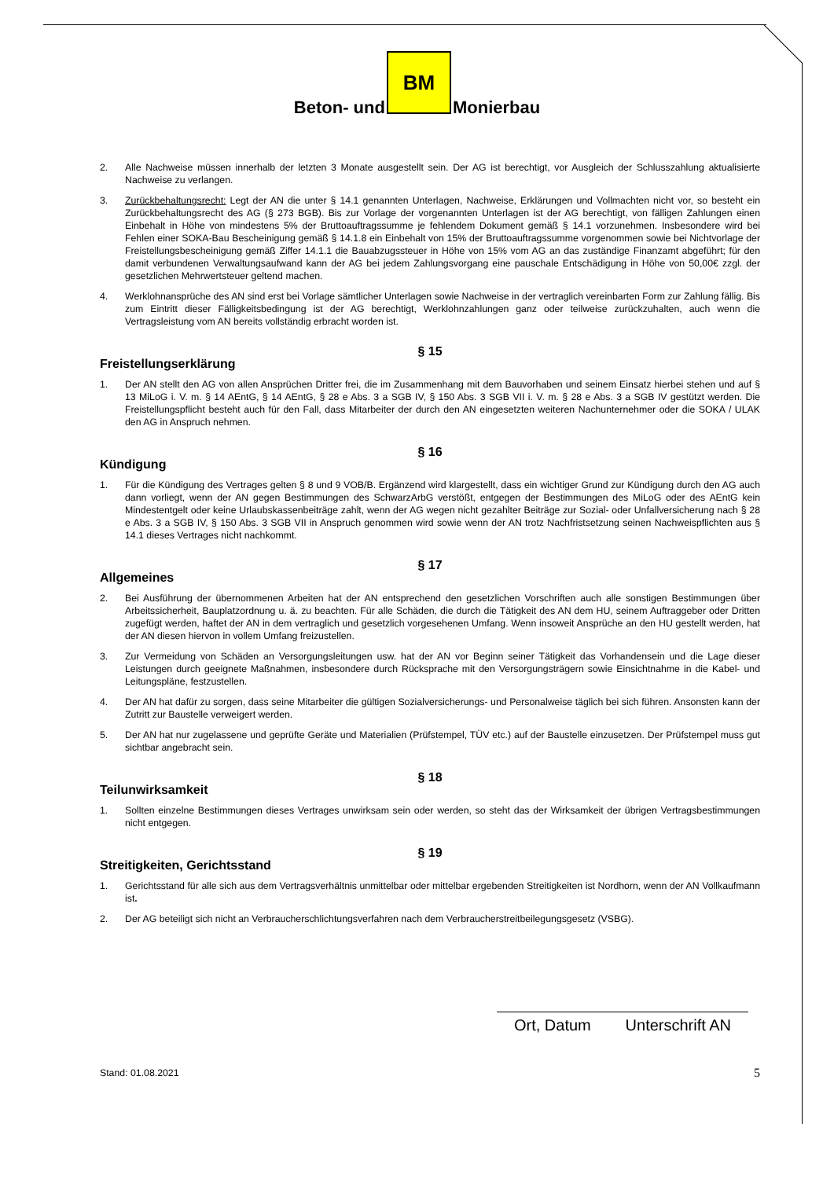Beton- und
BM
Monierbau
2. Alle Nachweise müssen innerhalb der letzten 3 Monate ausgestellt sein. Der AG ist berechtigt, vor Ausgleich der Schlusszahlung aktualisierte Nachweise zu verlangen.
3. Zurückbehaltungsrecht: Legt der AN die unter § 14.1 genannten Unterlagen, Nachweise, Erklärungen und Vollmachten nicht vor, so besteht ein Zurückbehaltungsrecht des AG (§ 273 BGB). Bis zur Vorlage der vorgenannten Unterlagen ist der AG berechtigt, von fälligen Zahlungen einen Einbehalt in Höhe von mindestens 5% der Bruttoauftragssumme je fehlendem Dokument gemäß § 14.1 vorzunehmen. Insbesondere wird bei Fehlen einer SOKA-Bau Bescheinigung gemäß § 14.1.8 ein Einbehalt von 15% der Bruttoauftragssumme vorgenommen sowie bei Nichtvorlage der Freistellungsbescheinigung gemäß Ziffer 14.1.1 die Bauabzugssteuer in Höhe von 15% vom AG an das zuständige Finanzamt abgeführt; für den damit verbundenen Verwaltungsaufwand kann der AG bei jedem Zahlungsvorgang eine pauschale Entschädigung in Höhe von 50,00€ zzgl. der gesetzlichen Mehrwertsteuer geltend machen.
4. Werklohnansprüche des AN sind erst bei Vorlage sämtlicher Unterlagen sowie Nachweise in der vertraglich vereinbarten Form zur Zahlung fällig. Bis zum Eintritt dieser Fälligkeitsbedingung ist der AG berechtigt, Werklohnzahlungen ganz oder teilweise zurückzuhalten, auch wenn die Vertragsleistung vom AN bereits vollständig erbracht worden ist.
§ 15
Freistellungserklärung
1. Der AN stellt den AG von allen Ansprüchen Dritter frei, die im Zusammenhang mit dem Bauvorhaben und seinem Einsatz hierbei stehen und auf § 13 MiLoG i. V. m. § 14 AEntG, § 14 AEntG, § 28 e Abs. 3 a SGB IV, § 150 Abs. 3 SGB VII i. V. m. § 28 e Abs. 3 a SGB IV gestützt werden. Die Freistellungspflicht besteht auch für den Fall, dass Mitarbeiter der durch den AN eingesetzten weiteren Nachunternehmer oder die SOKA / ULAK den AG in Anspruch nehmen.
§ 16
Kündigung
1. Für die Kündigung des Vertrages gelten § 8 und 9 VOB/B. Ergänzend wird klargestellt, dass ein wichtiger Grund zur Kündigung durch den AG auch dann vorliegt, wenn der AN gegen Bestimmungen des SchwarzArbG verstößt, entgegen der Bestimmungen des MiLoG oder des AEntG kein Mindestentgelt oder keine Urlaubskassenbeiträge zahlt, wenn der AG wegen nicht gezahlter Beiträge zur Sozial- oder Unfallversicherung nach § 28 e Abs. 3 a SGB IV, § 150 Abs. 3 SGB VII in Anspruch genommen wird sowie wenn der AN trotz Nachfristsetzung seinen Nachweispflichten aus § 14.1 dieses Vertrages nicht nachkommt.
§ 17
Allgemeines
2. Bei Ausführung der übernommenen Arbeiten hat der AN entsprechend den gesetzlichen Vorschriften auch alle sonstigen Bestimmungen über Arbeitssicherheit, Bauplatzordnung u. ä. zu beachten. Für alle Schäden, die durch die Tätigkeit des AN dem HU, seinem Auftraggeber oder Dritten zugefügt werden, haftet der AN in dem vertraglich und gesetzlich vorgesehenen Umfang. Wenn insoweit Ansprüche an den HU gestellt werden, hat der AN diesen hiervon in vollem Umfang freizustellen.
3. Zur Vermeidung von Schäden an Versorgungsleitungen usw. hat der AN vor Beginn seiner Tätigkeit das Vorhandensein und die Lage dieser Leistungen durch geeignete Maßnahmen, insbesondere durch Rücksprache mit den Versorgungsträgern sowie Einsichtnahme in die Kabel- und Leitungspläne, festzustellen.
4. Der AN hat dafür zu sorgen, dass seine Mitarbeiter die gültigen Sozialversicherungs- und Personalweise täglich bei sich führen. Ansonsten kann der Zutritt zur Baustelle verweigert werden.
5. Der AN hat nur zugelassene und geprüfte Geräte und Materialien (Prüfstempel, TÜV etc.) auf der Baustelle einzusetzen. Der Prüfstempel muss gut sichtbar angebracht sein.
§ 18
Teilunwirksamkeit
1. Sollten einzelne Bestimmungen dieses Vertrages unwirksam sein oder werden, so steht das der Wirksamkeit der übrigen Vertragsbestimmungen nicht entgegen.
§ 19
Streitigkeiten, Gerichtsstand
1. Gerichtsstand für alle sich aus dem Vertragsverhältnis unmittelbar oder mittelbar ergebenden Streitigkeiten ist Nordhorn, wenn der AN Vollkaufmann ist.
2. Der AG beteiligt sich nicht an Verbraucherschlichtungsverfahren nach dem Verbraucherstreitbeilegungsgesetz (VSBG).
Ort, Datum Unterschrift AN
Stand: 01.08.2021 5